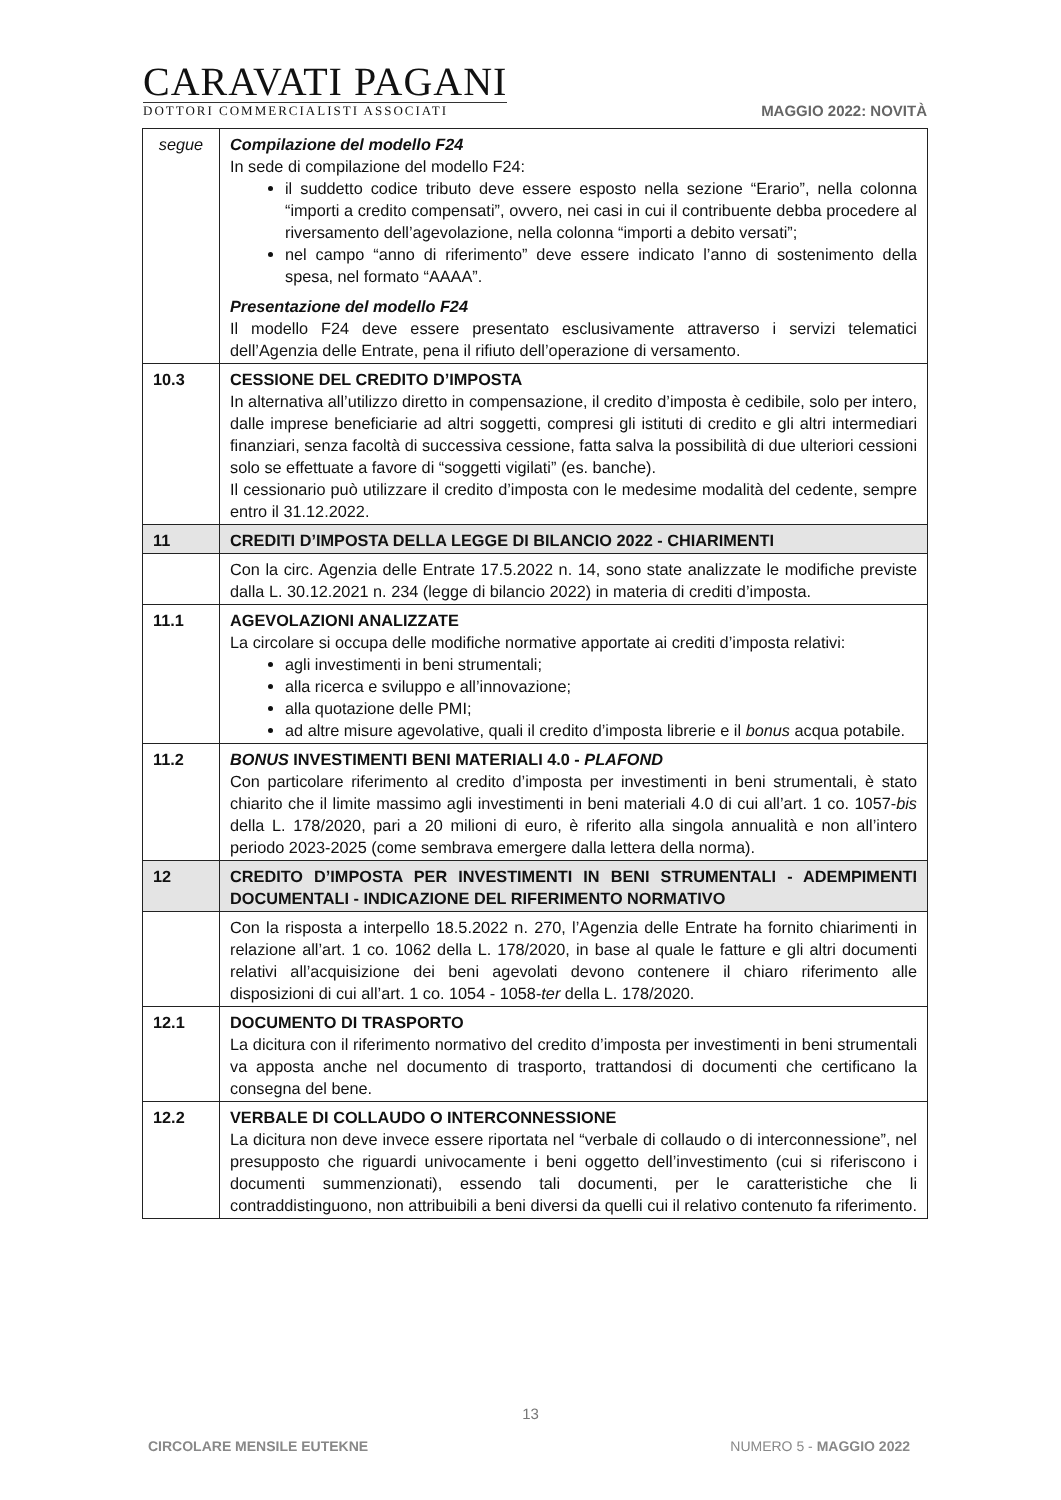CARAVATI PAGANI
DOTTORI COMMERCIALISTI ASSOCIATI
MAGGIO 2022: NOVITÀ
| segue | Compilazione del modello F24 In sede di compilazione del modello F24: il suddetto codice tributo deve essere esposto nella sezione “Erario”, nella colonna “importi a credito compensati”, ovvero, nei casi in cui il contribuente debba procedere al riversamento dell’agevolazione, nella colonna “importi a debito versati”; nel campo “anno di riferimento” deve essere indicato l’anno di sostenimento della spesa, nel formato “AAAA”. Presentazione del modello F24 Il modello F24 deve essere presentato esclusivamente attraverso i servizi telematici dell’Agenzia delle Entrate, pena il rifiuto dell’operazione di versamento. |
| 10.3 | CESSIONE DEL CREDITO D’IMPOSTA In alternativa all’utilizzo diretto in compensazione, il credito d’imposta è cedibile, solo per intero, dalle imprese beneficiarie ad altri soggetti, compresi gli istituti di credito e gli altri intermediari finanziari, senza facoltà di successiva cessione, fatta salva la possibilità di due ulteriori cessioni solo se effettuate a favore di “soggetti vigilati” (es. banche). Il cessionario può utilizzare il credito d’imposta con le medesime modalità del cedente, sempre entro il 31.12.2022. |
| 11 | CREDITI D’IMPOSTA DELLA LEGGE DI BILANCIO 2022 - CHIARIMENTI |
| | Con la circ. Agenzia delle Entrate 17.5.2022 n. 14, sono state analizzate le modifiche previste dalla L. 30.12.2021 n. 234 (legge di bilancio 2022) in materia di crediti d’imposta. |
| 11.1 | AGEVOLAZIONI ANALIZZATE La circolare si occupa delle modifiche normative apportate ai crediti d’imposta relativi: agli investimenti in beni strumentali; alla ricerca e sviluppo e all’innovazione; alla quotazione delle PMI; ad altre misure agevolative, quali il credito d’imposta librerie e il bonus acqua potabile. |
| 11.2 | BONUS INVESTIMENTI BENI MATERIALI 4.0 - PLAFOND Con particolare riferimento al credito d’imposta per investimenti in beni strumentali, è stato chiarito che il limite massimo agli investimenti in beni materiali 4.0 di cui all’art. 1 co. 1057- bis della L. 178/2020, pari a 20 milioni di euro, è riferito alla singola annualità e non all’intero periodo 2023-2025 (come sembrava emergere dalla lettera della norma). |
| 12 | CREDITO D’IMPOSTA PER INVESTIMENTI IN BENI STRUMENTALI - ADEMPIMENTI DOCUMENTALI - INDICAZIONE DEL RIFERIMENTO NORMATIVO |
| | Con la risposta a interpello 18.5.2022 n. 270, l’Agenzia delle Entrate ha fornito chiarimenti in relazione all’art. 1 co. 1062 della L. 178/2020, in base al quale le fatture e gli altri documenti relativi all’acquisizione dei beni agevolati devono contenere il chiaro riferimento alle disposizioni di cui all’art. 1 co. 1054 - 1058- ter della L. 178/2020. |
| 12.1 | DOCUMENTO DI TRASPORTO La dicitura con il riferimento normativo del credito d’imposta per investimenti in beni strumentali va apposta anche nel documento di trasporto, trattandosi di documenti che certificano la consegna del bene. |
| 12.2 | VERBALE DI COLLAUDO O INTERCONNESSIONE La dicitura non deve invece essere riportata nel “verbale di collaudo o di interconnessione”, nel presupposto che riguardi univocamente i beni oggetto dell’investimento (cui si riferiscono i documenti summenzionati), essendo tali documenti, per le caratteristiche che li contraddistinguono, non attribuibili a beni diversi da quelli cui il relativo contenuto fa riferimento. |
13
CIRCOLARE MENSILE EUTEKNE NUMERO 5 - MAGGIO 2022